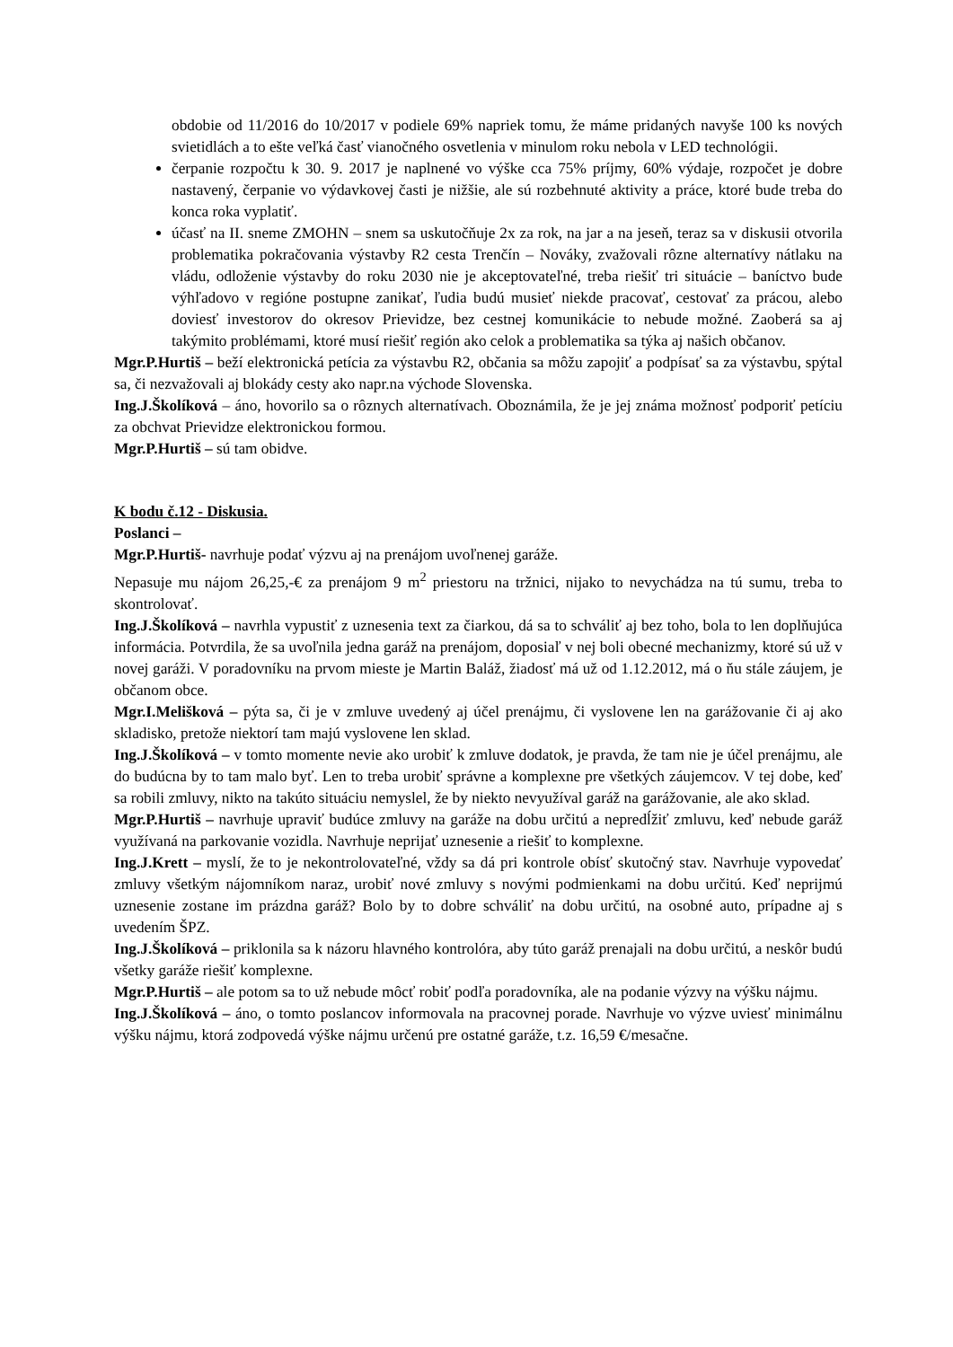obdobie od 11/2016 do 10/2017 v podiele 69% napriek tomu, že máme pridaných navyše 100 ks nových svietidlách a to ešte veľká časť vianočného osvetlenia v minulom roku nebola v LED technológii.
čerpanie rozpočtu k 30. 9. 2017 je naplnené vo výške cca 75% príjmy, 60% výdaje, rozpočet je dobre nastavený, čerpanie vo výdavkovej časti je nižšie, ale sú rozbehnuté aktivity a práce, ktoré bude treba do konca roka vyplatiť.
účasť na II. sneme ZMOHN – snem sa uskutočňuje 2x za rok, na jar a na jeseň, teraz sa v diskusii otvorila problematika pokračovania výstavby R2 cesta Trenčín – Nováky, zvažovali rôzne alternatívy nátlaku na vládu, odloženie výstavby do roku 2030 nie je akceptovateľné, treba riešiť tri situácie – baníctvo bude výhľadovo v regióne postupne zanikať, ľudia budú musieť niekde pracovať, cestovať za prácou, alebo doviesť investorov do okresov Prievidze, bez cestnej komunikácie to nebude možné. Zaoberá sa aj takýmito problémami, ktoré musí riešiť región ako celok a problematika sa týka aj našich občanov.
Mgr.P.Hurtiš – beží elektronická petícia za výstavbu R2, občania sa môžu zapojiť a podpísať sa za výstavbu, spýtal sa, či nezvažovali aj blokády cesty ako napr.na východe Slovenska.
Ing.J.Školíková – áno, hovorilo sa o rôznych alternatívach. Oboznámila, že je jej známa možnosť podporiť petíciu za obchvat Prievidze elektronickou formou.
Mgr.P.Hurtiš – sú tam obidve.
K bodu č.12 - Diskusia.
Poslanci –
Mgr.P.Hurtiš- navrhuje podať výzvu aj na prenájom uvoľnenej garáže.
Nepasuje mu nájom 26,25,-€ za prenájom 9 m<sup>2</sup> priestoru na tržnici, nijako to nevychádza na tú sumu, treba to skontrolovať.
Ing.J.Školíková – navrhla vypustiť z uznesenia text za čiarkou, dá sa to schváliť aj bez toho, bola to len doplňujúca informácia. Potvrdila, že sa uvoľnila jedna garáž na prenájom, doposiaľ v nej boli obecné mechanizmy, ktoré sú už v novej garáži. V poradovníku na prvom mieste je Martin Baláž, žiadosť má už od 1.12.2012, má o ňu stále záujem, je občanom obce.
Mgr.I.Melišková – pýta sa, či je v zmluve uvedený aj účel prenájmu, či vyslovene len na garážovanie či aj ako skladisko, pretože niektorí tam majú vyslovene len sklad.
Ing.J.Školíková – v tomto momente nevie ako urobiť k zmluve dodatok, je pravda, že tam nie je účel prenájmu, ale do budúcna by to tam malo byť. Len to treba urobiť správne a komplexne pre všetkých záujemcov. V tej dobe, keď sa robili zmluvy, nikto na takúto situáciu nemyslel, že by niekto nevyužíval garáž na garážovanie, ale ako sklad.
Mgr.P.Hurtiš – navrhuje upraviť budúce zmluvy na garáže na dobu určitú a nepredĺžiť zmluvu, keď nebude garáž využívaná na parkovanie vozidla. Navrhuje neprijať uznesenie a riešiť to komplexne.
Ing.J.Krett – myslí, že to je nekontrolovateľné, vždy sa dá pri kontrole obísť skutočný stav. Navrhuje vypovedať zmluvy všetkým nájomníkom naraz, urobiť nové zmluvy s novými podmienkami na dobu určitú. Keď neprijmú uznesenie zostane im prázdna garáž? Bolo by to dobre schváliť na dobu určitú, na osobné auto, prípadne aj s uvedením ŠPZ.
Ing.J.Školíková – priklonila sa k názoru hlavného kontrolóra, aby túto garáž prenajali na dobu určitú, a neskôr budú všetky garáže riešiť komplexne.
Mgr.P.Hurtiš – ale potom sa to už nebude môcť robiť podľa poradovníka, ale na podanie výzvy na výšku nájmu.
Ing.J.Školíková – áno, o tomto poslancov informovala na pracovnej porade. Navrhuje vo výzve uviesť minimálnu výšku nájmu, ktorá zodpovedá výške nájmu určenú pre ostatné garáže, t.z. 16,59 €/mesačne.